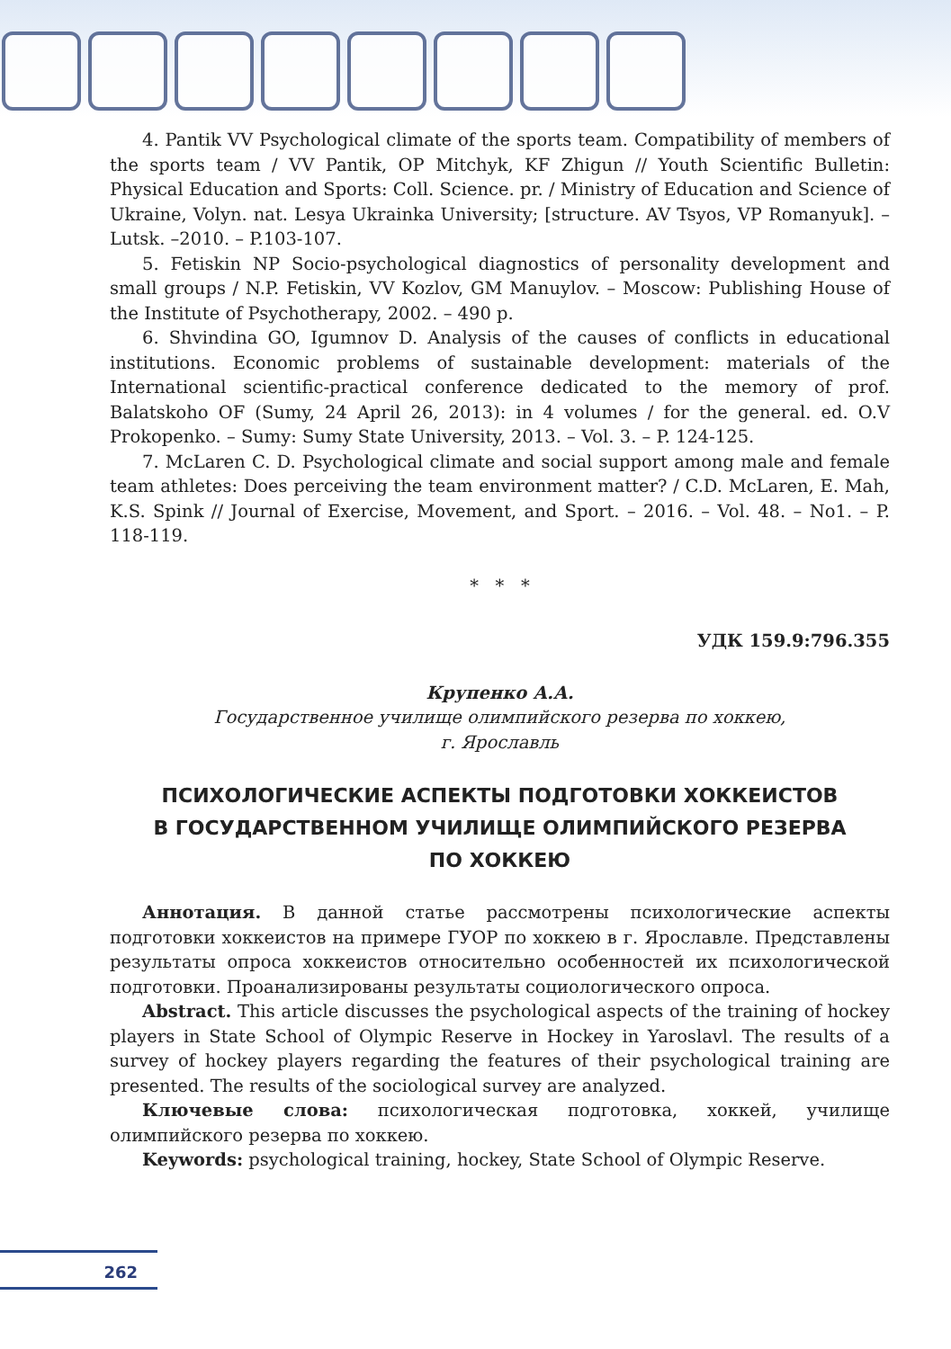4. Pantik VV Psychological climate of the sports team. Compatibility of members of the sports team / VV Pantik, OP Mitchyk, KF Zhigun // Youth Scientific Bulletin: Physical Education and Sports: Coll. Science. pr. / Ministry of Education and Science of Ukraine, Volyn. nat. Lesya Ukrainka University; [structure. AV Tsyos, VP Romanyuk]. – Lutsk. –2010. – P.103-107.
5. Fetiskin NP Socio-psychological diagnostics of personality development and small groups / N.P. Fetiskin, VV Kozlov, GM Manuylov. – Moscow: Publishing House of the Institute of Psychotherapy, 2002. – 490 p.
6. Shvindina GO, Igumnov D. Analysis of the causes of conflicts in educational institutions. Economic problems of sustainable development: materials of the International scientific-practical conference dedicated to the memory of prof. Balatskoho OF (Sumy, 24 April 26, 2013): in 4 volumes / for the general. ed. O.V Prokopenko. – Sumy: Sumy State University, 2013. – Vol. 3. – P. 124-125.
7. McLaren C. D. Psychological climate and social support among male and female team athletes: Does perceiving the team environment matter? / C.D. McLaren, E. Mah, K.S. Spink // Journal of Exercise, Movement, and Sport. – 2016. – Vol. 48. – No1. – P. 118-119.
* * *
УДК 159.9:796.355
Крупенко А.А.
Государственное училище олимпийского резерва по хоккею,
г. Ярославль
ПСИХОЛОГИЧЕСКИЕ АСПЕКТЫ ПОДГОТОВКИ ХОККЕИСТОВ
В ГОСУДАРСТВЕННОМ УЧИЛИЩЕ ОЛИМПИЙСКОГО РЕЗЕРВА
ПО ХОККЕЮ
Аннотация. В данной статье рассмотрены психологические аспекты подготовки хоккеистов на примере ГУОР по хоккею в г. Ярославле. Представлены результаты опроса хоккеистов относительно особенностей их психологической подготовки. Проанализированы результаты социологического опроса.
Abstract. This article discusses the psychological aspects of the training of hockey players in State School of Olympic Reserve in Hockey in Yaroslavl. The results of a survey of hockey players regarding the features of their psychological training are presented. The results of the sociological survey are analyzed.
Ключевые слова: психологическая подготовка, хоккей, училище олимпийского резерва по хоккею.
Keywords: psychological training, hockey, State School of Olympic Reserve.
262